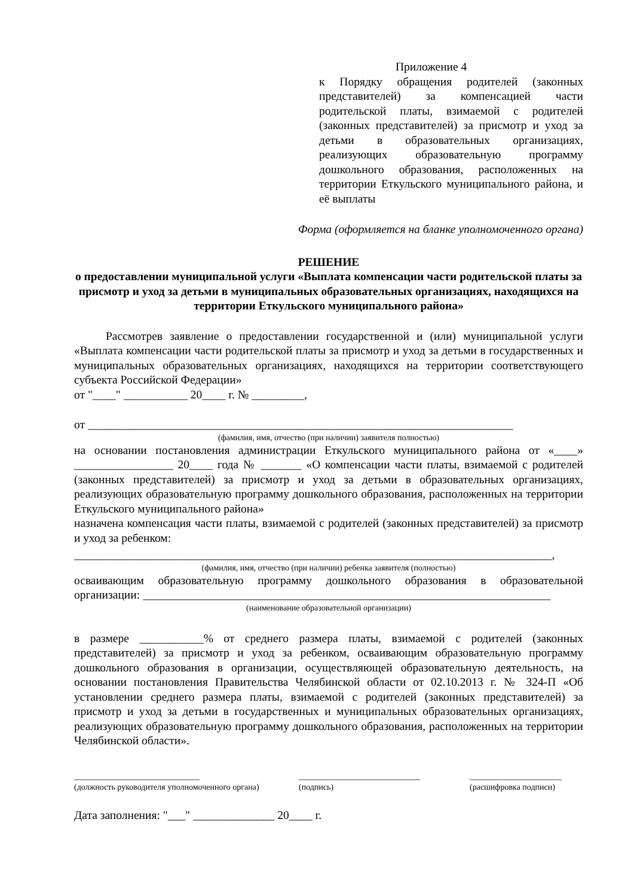Приложение 4
к Порядку обращения родителей (законных представителей) за компенсацией части родительской платы, взимаемой с родителей (законных представителей) за присмотр и уход за детьми в образовательных организациях, реализующих образовательную программу дошкольного образования, расположенных на территории Еткульского муниципального района, и её выплаты
Форма (оформляется на бланке уполномоченного органа)
РЕШЕНИЕ
о предоставлении муниципальной услуги «Выплата компенсации части родительской платы за присмотр и уход за детьми в муниципальных образовательных организациях, находящихся на территории Еткульского муниципального района»
Рассмотрев заявление о предоставлении государственной и (или) муниципальной услуги «Выплата компенсации части родительской платы за присмотр и уход за детьми в государственных и муниципальных образовательных организациях, находящихся на территории соответствующего субъекта Российской Федерации»
от "____" ___________ 20____ г. № _________,
от _________________________________________________________________________
(фамилия, имя, отчество (при наличии) заявителя полностью)
на основании постановления администрации Еткульского муниципального района от «____» _________________ 20____ года № _______ «О компенсации части платы, взимаемой с родителей (законных представителей) за присмотр и уход за детьми в образовательных организациях, реализующих образовательную программу дошкольного образования, расположенных на территории Еткульского муниципального района»
назначена компенсация части платы, взимаемой с родителей (законных представителей) за присмотр и уход за ребенком:
__________________________________________________________________________________,
(фамилия, имя, отчество (при наличии) ребенка заявителя (полностью)
осваивающим образовательную программу дошкольного образования в образовательной организации: ______________________________________________________________________
(наименование образовательной организации)
в размере ___________% от среднего размера платы, взимаемой с родителей (законных представителей) за присмотр и уход за ребенком, осваивающим образовательную программу дошкольного образования в организации, осуществляющей образовательную деятельность, на основании постановления Правительства Челябинской области от 02.10.2013 г. № 324-П «Об установлении среднего размера платы, взимаемой с родителей (законных представителей) за присмотр и уход за детьми в государственных и муниципальных образовательных организациях, реализующих образовательную программу дошкольного образования, расположенных на территории Челябинской области».
______________________________
(должность руководителя уполномоченного органа)
_____________________________
(подпись)
______________________
(расшифровка подписи)
Дата заполнения: "___" ______________ 20____ г.